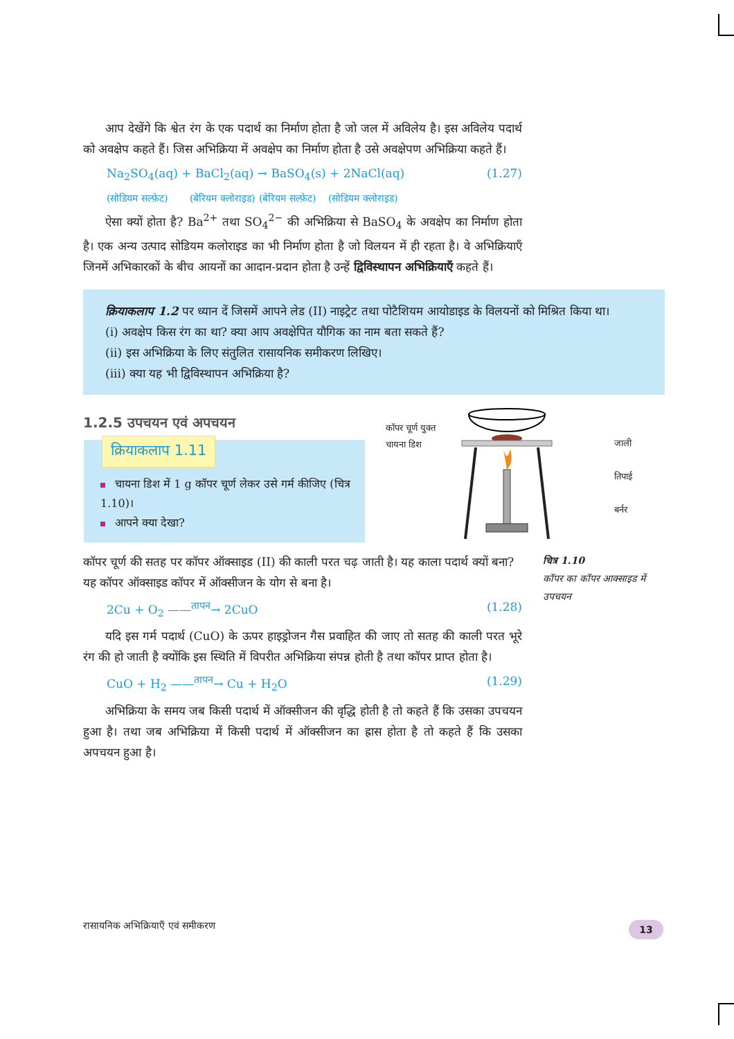आप देखेंगे कि श्वेत रंग के एक पदार्थ का निर्माण होता है जो जल में अविलेय है। इस अविलेय पदार्थ को अवक्षेप कहते हैं। जिस अभिक्रिया में अवक्षेप का निर्माण होता है उसे अवक्षेपण अभिक्रिया कहते हैं।
Na<sub>2</sub>SO<sub>4</sub>(aq) + BaCl<sub>2</sub>(aq) → BaSO<sub>4</sub>(s) + 2NaCl(aq) (1.27)
(सोडियम सल्फ़ेट) (बेरियम क्लोराइड) (बेरियम सल्फ़ेट) (सोडियम क्लोराइड)
ऐसा क्यों होता है? Ba<sup>2+</sup> तथा SO<sub>4</sub><sup>2−</sup> की अभिक्रिया से BaSO<sub>4</sub> के अवक्षेप का निर्माण होता है। एक अन्य उत्पाद सोडियम कलोराइड का भी निर्माण होता है जो विलयन में ही रहता है। वे अभिक्रियाएँ जिनमें अभिकारकों के बीच आयनों का आदान-प्रदान होता है उन्हें द्विविस्थापन अभिक्रियाएँ कहते हैं।
क्रियाकलाप 1.2 पर ध्यान दें जिसमें आपने लेड (II) नाइट्रेट तथा पोटैशियम आयोडाइड के विलयनों को मिश्रित किया था।
(i) अवक्षेप किस रंग का था? क्या आप अवक्षेपित यौगिक का नाम बता सकते हैं?
(ii) इस अभिक्रिया के लिए संतुलित रासायनिक समीकरण लिखिए।
(iii) क्या यह भी द्विविस्थापन अभिक्रिया है?
1.2.5 उपचयन एवं अपचयन
क्रियाकलाप 1.11
चायना डिश में 1 g कॉपर चूर्ण लेकर उसे गर्म कीजिए (चित्र 1.10)।
आपने क्या देखा?
कॉपर चूर्ण युक्त चायना डिश
जाली
तिपाई
बर्नर
कॉपर चूर्ण की सतह पर कॉपर ऑक्साइड (II) की काली परत चढ़ जाती है। यह काला पदार्थ क्यों बना?
यह कॉपर ऑक्साइड कॉपर में ऑक्सीजन के योग से बना है।
2Cu + O<sub>2</sub> ——<sup>तापन</sup>→ 2CuO (1.28)
यदि इस गर्म पदार्थ (CuO) के ऊपर हाइड्रोजन गैस प्रवाहित की जाए तो सतह की काली परत भूरे रंग की हो जाती है क्योंकि इस स्थिति में विपरीत अभिक्रिया संपन्न होती है तथा कॉपर प्राप्त होता है।
CuO + H<sub>2</sub> ——<sup>तापन</sup>→ Cu + H<sub>2</sub>O (1.29)
अभिक्रिया के समय जब किसी पदार्थ में ऑक्सीजन की वृद्धि होती है तो कहते हैं कि उसका उपचयन हुआ है। तथा जब अभिक्रिया में किसी पदार्थ में ऑक्सीजन का ह्रास होता है तो कहते हैं कि उसका अपचयन हुआ है।
चित्र 1.10
कॉपर का कॉपर आक्साइड में उपचयन
रासायनिक अभिक्रियाएँ एवं समीकरण
13